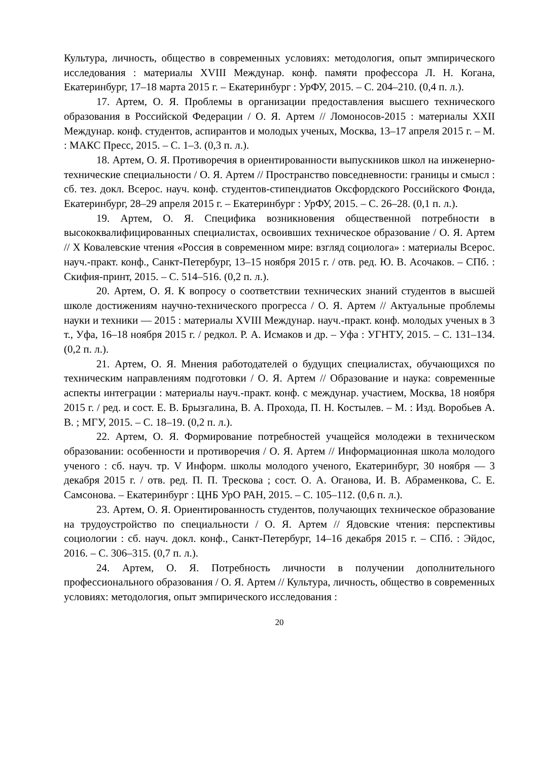Культура, личность, общество в современных условиях: методология, опыт эмпирического исследования : материалы XVIII Междунар. конф. памяти профессора Л. Н. Когана, Екатеринбург, 17–18 марта 2015 г. – Екатеринбург : УрФУ, 2015. – С. 204–210. (0,4 п. л.).
17. Артем, О. Я. Проблемы в организации предоставления высшего технического образования в Российской Федерации / О. Я. Артем // Ломоносов-2015 : материалы XXII Междунар. конф. студентов, аспирантов и молодых ученых, Москва, 13–17 апреля 2015 г. – М. : МАКС Пресс, 2015. – С. 1–3. (0,3 п. л.).
18. Артем, О. Я. Противоречия в ориентированности выпускников школ на инженерно-технические специальности / О. Я. Артем // Пространство повседневности: границы и смысл : сб. тез. докл. Всерос. науч. конф. студентов-стипендиатов Оксфордского Российского Фонда, Екатеринбург, 28–29 апреля 2015 г. – Екатеринбург : УрФУ, 2015. – С. 26–28. (0,1 п. л.).
19. Артем, О. Я. Специфика возникновения общественной потребности в высококвалифицированных специалистах, освоивших техническое образование / О. Я. Артем // X Ковалевские чтения «Россия в современном мире: взгляд социолога» : материалы Всерос. науч.-практ. конф., Санкт-Петербург, 13–15 ноября 2015 г. / отв. ред. Ю. В. Асочаков. – СПб. : Скифия-принт, 2015. – С. 514–516. (0,2 п. л.).
20. Артем, О. Я. К вопросу о соответствии технических знаний студентов в высшей школе достижениям научно-технического прогресса / О. Я. Артем // Актуальные проблемы науки и техники — 2015 : материалы XVIII Междунар. науч.-практ. конф. молодых ученых в 3 т., Уфа, 16–18 ноября 2015 г. / редкол. Р. А. Исмаков и др. – Уфа : УГНТУ, 2015. – С. 131–134. (0,2 п. л.).
21. Артем, О. Я. Мнения работодателей о будущих специалистах, обучающихся по техническим направлениям подготовки / О. Я. Артем // Образование и наука: современные аспекты интеграции : материалы науч.-практ. конф. с междунар. участием, Москва, 18 ноября 2015 г. / ред. и сост. Е. В. Брызгалина, В. А. Прохода, П. Н. Костылев. – М. : Изд. Воробьев А. В. ; МГУ, 2015. – С. 18–19. (0,2 п. л.).
22. Артем, О. Я. Формирование потребностей учащейся молодежи в техническом образовании: особенности и противоречия / О. Я. Артем // Информационная школа молодого ученого : сб. науч. тр. V Информ. школы молодого ученого, Екатеринбург, 30 ноября — 3 декабря 2015 г. / отв. ред. П. П. Трескова ; сост. О. А. Оганова, И. В. Абраменкова, С. Е. Самсонова. – Екатеринбург : ЦНБ УрО РАН, 2015. – С. 105–112. (0,6 п. л.).
23. Артем, О. Я. Ориентированность студентов, получающих техническое образование на трудоустройство по специальности / О. Я. Артем // Ядовские чтения: перспективы социологии : сб. науч. докл. конф., Санкт-Петербург, 14–16 декабря 2015 г. – СПб. : Эйдос, 2016. – С. 306–315. (0,7 п. л.).
24. Артем, О. Я. Потребность личности в получении дополнительного профессионального образования / О. Я. Артем // Культура, личность, общество в современных условиях: методология, опыт эмпирического исследования :
20